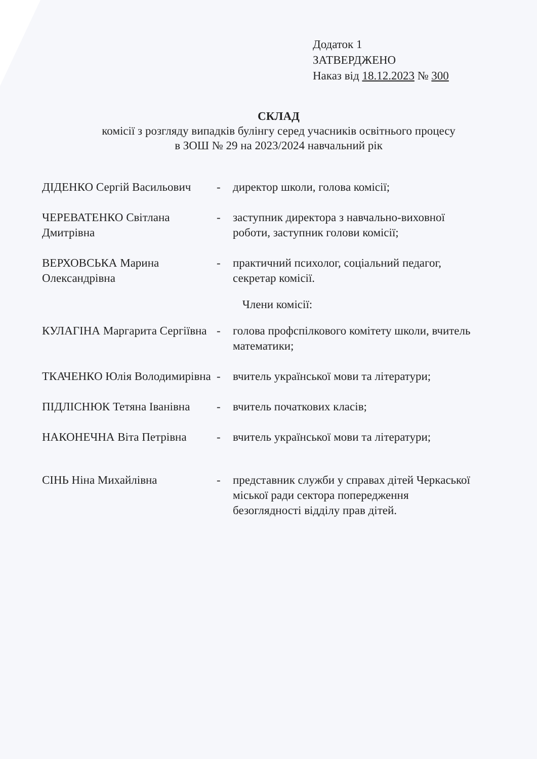Додаток 1
ЗАТВЕРДЖЕНО
Наказ від 18.12.2023 № 300
СКЛАД
комісії з розгляду випадків булінгу серед учасників освітнього процесу
в ЗОШ № 29 на 2023/2024 навчальний рік
ДІДЕНКО Сергій Васильович - директор школи, голова комісії;
ЧЕРЕВАТЕНКО Світлана Дмитрівна
- заступник директора з навчально-виховної роботи, заступник голови комісії;
ВЕРХОВСЬКА Марина Олександрівна
- практичний психолог, соціальний педагог, секретар комісії.
Члени комісії:
КУЛАГІНА Маргарита Сергіївна
- голова профспілкового комітету школи, вчитель математики;
ТКАЧЕНКО Юлія Володимирівна
- вчитель української мови та літератури;
ПІДЛІСНЮК Тетяна Іванівна - вчитель початкових класів;
НАКОНЕЧНА Віта Петрівна - вчитель української мови та літератури;
СІНЬ Ніна Михайлівна - представник служби у справах дітей Черкаської міської ради сектора попередження безоглядності відділу прав дітей.